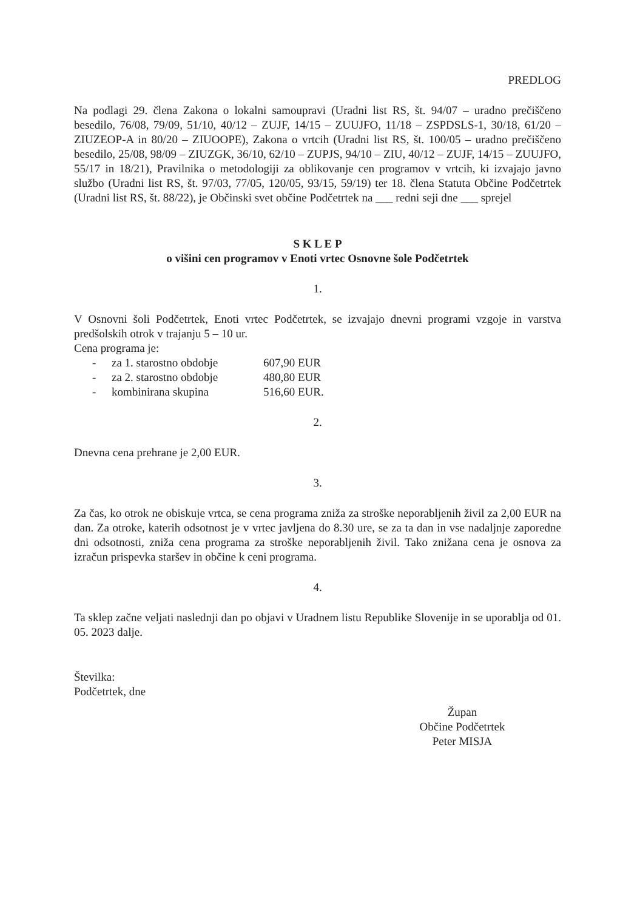PREDLOG
Na podlagi 29. člena Zakona o lokalni samoupravi (Uradni list RS, št. 94/07 – uradno prečiščeno besedilo, 76/08, 79/09, 51/10, 40/12 – ZUJF, 14/15 – ZUUJFO, 11/18 – ZSPDSLS-1, 30/18, 61/20 – ZIUZEOP-A in 80/20 – ZIUOOPE), Zakona o vrtcih (Uradni list RS, št. 100/05 – uradno prečiščeno besedilo, 25/08, 98/09 – ZIUZGK, 36/10, 62/10 – ZUPJS, 94/10 – ZIU, 40/12 – ZUJF, 14/15 – ZUUJFO, 55/17 in 18/21), Pravilnika o metodologiji za oblikovanje cen programov v vrtcih, ki izvajajo javno službo (Uradni list RS, št. 97/03, 77/05, 120/05, 93/15, 59/19) ter 18. člena Statuta Občine Podčetrtek (Uradni list RS, št. 88/22), je Občinski svet občine Podčetrtek na ___ redni seji dne ___ sprejel
S K L E P
o višini cen programov v Enoti vrtec Osnovne šole Podčetrtek
1.
V Osnovni šoli Podčetrtek, Enoti vrtec Podčetrtek, se izvajajo dnevni programi vzgoje in varstva predšolskih otrok v trajanju 5 – 10 ur.
Cena programa je:
- za 1. starostno obdobje 607,90 EUR
- za 2. starostno obdobje 480,80 EUR
- kombinirana skupina 516,60 EUR.
2.
Dnevna cena prehrane je 2,00 EUR.
3.
Za čas, ko otrok ne obiskuje vrtca, se cena programa zniža za stroške neporabljenih živil za 2,00 EUR na dan. Za otroke, katerih odsotnost je v vrtec javljena do 8.30 ure, se za ta dan in vse nadaljnje zaporedne dni odsotnosti, zniža cena programa za stroške neporabljenih živil. Tako znižana cena je osnova za izračun prispevka staršev in občine k ceni programa.
4.
Ta sklep začne veljati naslednji dan po objavi v Uradnem listu Republike Slovenije in se uporablja od 01. 05. 2023 dalje.
Številka:
Podčetrtek, dne
Župan
Občine Podčetrtek
Peter MISJA